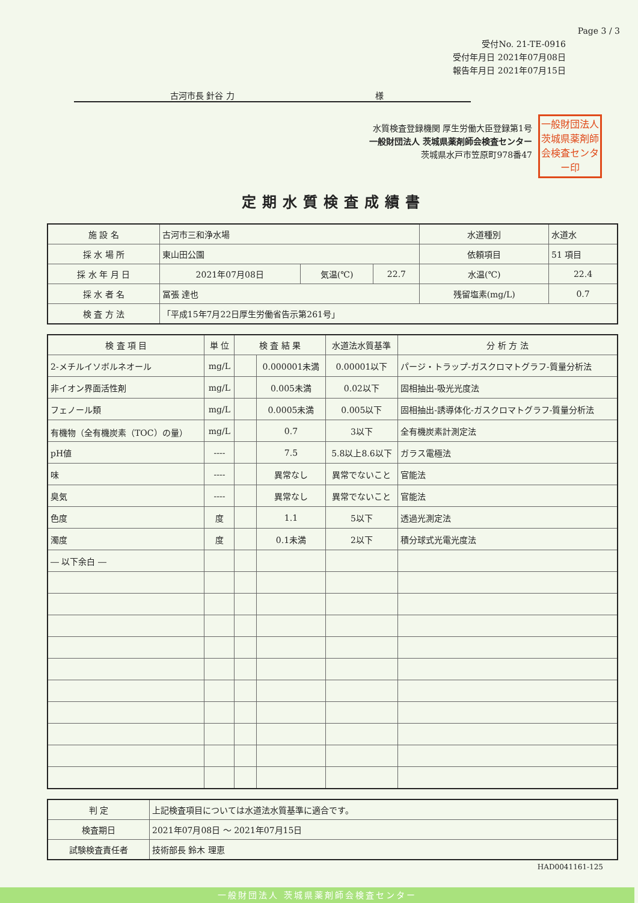Page 3 / 3
受付No. 21-TE-0916
受付年月日 2021年07月08日
報告年月日 2021年07月15日
古河市長 針谷 力 様
一般財団法人茨城県薬剤師会検査センター印
水質検査登録機関 厚生労働大臣登録第1号
一般財団法人 茨城県薬剤師会検査センター
茨城県水戸市笠原町978番47
定期水質検査成績書
| 施 設 名 | 古河市三和浄水場 | | | 水道種別 | 水道水 |
| 採 水 場 所 | 東山田公園 | | | 依頼項目 | 51 項目 |
| 採 水 年 月 日 | 2021年07月08日 | 気温(℃) | 22.7 | 水温(℃) | 22.4 |
| 採 水 者 名 | 冨張 達也 | | | 残留塩素(mg/L) | 0.7 |
| 検 査 方 法 | 「平成15年7月22日厚生労働省告示第261号」 | | | | |
| 検 査 項 目 | 単 位 | 検 査 結 果 | | 水道法水質基準 | 分 析 方 法 |
| --- | --- | --- | --- | --- | --- |
| 2-メチルイソボルネオール | mg/L | | 0.000001未満 | 0.00001以下 | パージ・トラップ-ガスクロマトグラフ-質量分析法 |
| 非イオン界面活性剤 | mg/L | | 0.005未満 | 0.02以下 | 固相抽出-吸光光度法 |
| フェノール類 | mg/L | | 0.0005未満 | 0.005以下 | 固相抽出-誘導体化-ガスクロマトグラフ-質量分析法 |
| 有機物（全有機炭素（TOC）の量） | mg/L | | 0.7 | 3以下 | 全有機炭素計測定法 |
| pH値 | ---- | | 7.5 | 5.8以上8.6以下 | ガラス電極法 |
| 味 | ---- | | 異常なし | 異常でないこと | 官能法 |
| 臭気 | ---- | | 異常なし | 異常でないこと | 官能法 |
| 色度 | 度 | | 1.1 | 5以下 | 透過光測定法 |
| 濁度 | 度 | | 0.1未満 | 2以下 | 積分球式光電光度法 |
| ― 以下余白 ― | | | | | |
| 判 定 | 上記検査項目については水道法水質基準に適合です。 |
| 検査期日 | 2021年07月08日 ～ 2021年07月15日 |
| 試験検査責任者 | 技術部長 鈴木 理恵 |
HAD0041161-125
一般財団法人 茨城県薬剤師会検査センター